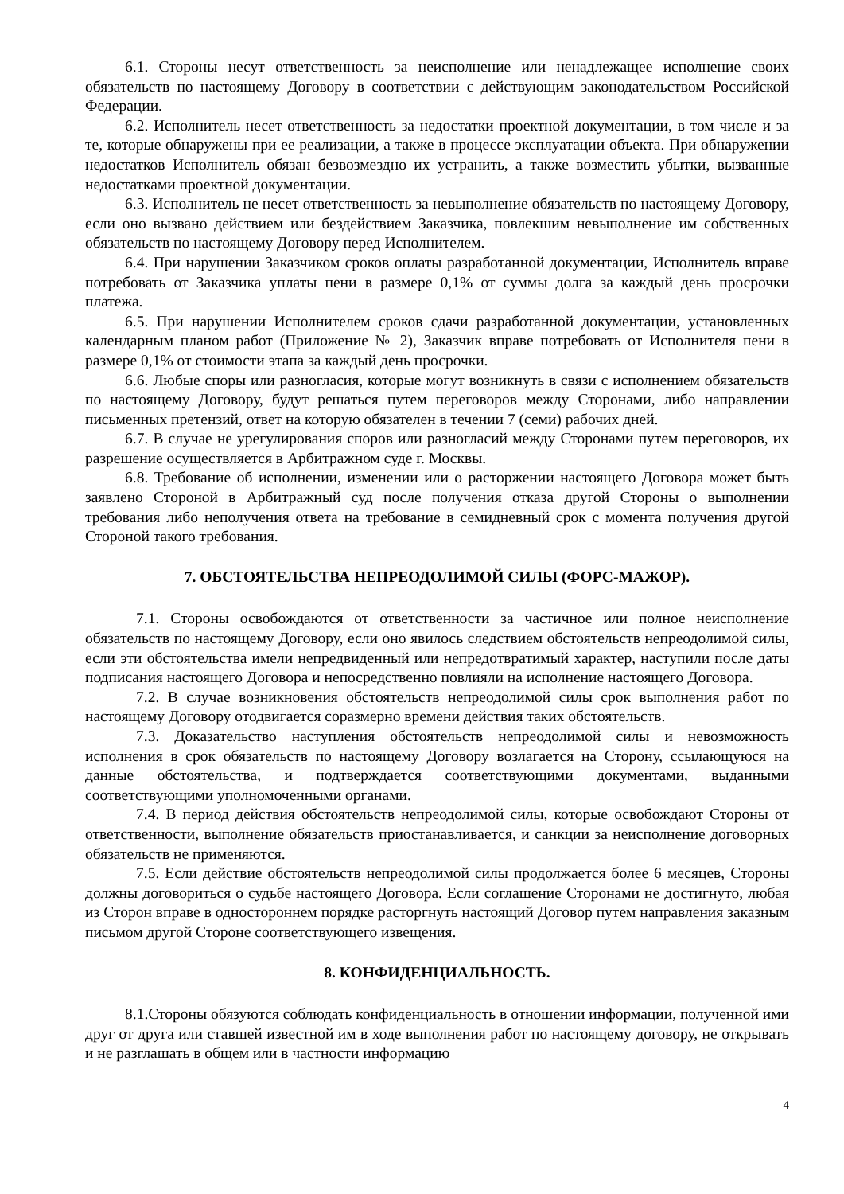6.1. Стороны несут ответственность за неисполнение или ненадлежащее исполнение своих обязательств по настоящему Договору в соответствии с действующим законодательством Российской Федерации.
6.2. Исполнитель несет ответственность за недостатки проектной документации, в том числе и за те, которые обнаружены при ее реализации, а также в процессе эксплуатации объекта. При обнаружении недостатков Исполнитель обязан безвозмездно их устранить, а также возместить убытки, вызванные недостатками проектной документации.
6.3. Исполнитель не несет ответственность за невыполнение обязательств по настоящему Договору, если оно вызвано действием или бездействием Заказчика, повлекшим невыполнение им собственных обязательств по настоящему Договору перед Исполнителем.
6.4. При нарушении Заказчиком сроков оплаты разработанной документации, Исполнитель вправе потребовать от Заказчика уплаты пени в размере 0,1% от суммы долга за каждый день просрочки платежа.
6.5. При нарушении Исполнителем сроков сдачи разработанной документации, установленных календарным планом работ (Приложение № 2), Заказчик вправе потребовать от Исполнителя пени в размере 0,1% от стоимости этапа за каждый день просрочки.
6.6. Любые споры или разногласия, которые могут возникнуть в связи с исполнением обязательств по настоящему Договору, будут решаться путем переговоров между Сторонами, либо направлении письменных претензий, ответ на которую обязателен в течении 7 (семи) рабочих дней.
6.7. В случае не урегулирования споров или разногласий между Сторонами путем переговоров, их разрешение осуществляется в Арбитражном суде г. Москвы.
6.8. Требование об исполнении, изменении или о расторжении настоящего Договора может быть заявлено Стороной в Арбитражный суд после получения отказа другой Стороны о выполнении требования либо неполучения ответа на требование в семидневный срок с момента получения другой Стороной такого требования.
7. ОБСТОЯТЕЛЬСТВА НЕПРЕОДОЛИМОЙ СИЛЫ (ФОРС-МАЖОР).
7.1. Стороны освобождаются от ответственности за частичное или полное неисполнение обязательств по настоящему Договору, если оно явилось следствием обстоятельств непреодолимой силы, если эти обстоятельства имели непредвиденный или непредотвратимый характер, наступили после даты подписания настоящего Договора и непосредственно повлияли на исполнение настоящего Договора.
7.2. В случае возникновения обстоятельств непреодолимой силы срок выполнения работ по настоящему Договору отодвигается соразмерно времени действия таких обстоятельств.
7.3. Доказательство наступления обстоятельств непреодолимой силы и невозможность исполнения в срок обязательств по настоящему Договору возлагается на Сторону, ссылающуюся на данные обстоятельства, и подтверждается соответствующими документами, выданными соответствующими уполномоченными органами.
7.4. В период действия обстоятельств непреодолимой силы, которые освобождают Стороны от ответственности, выполнение обязательств приостанавливается, и санкции за неисполнение договорных обязательств не применяются.
7.5. Если действие обстоятельств непреодолимой силы продолжается более 6 месяцев, Стороны должны договориться о судьбе настоящего Договора. Если соглашение Сторонами не достигнуто, любая из Сторон вправе в одностороннем порядке расторгнуть настоящий Договор путем направления заказным письмом другой Стороне соответствующего извещения.
8. КОНФИДЕНЦИАЛЬНОСТЬ.
8.1.Стороны обязуются соблюдать конфиденциальность в отношении информации, полученной ими друг от друга или ставшей известной им в ходе выполнения работ по настоящему договору, не открывать и не разглашать в общем или в частности информацию
4